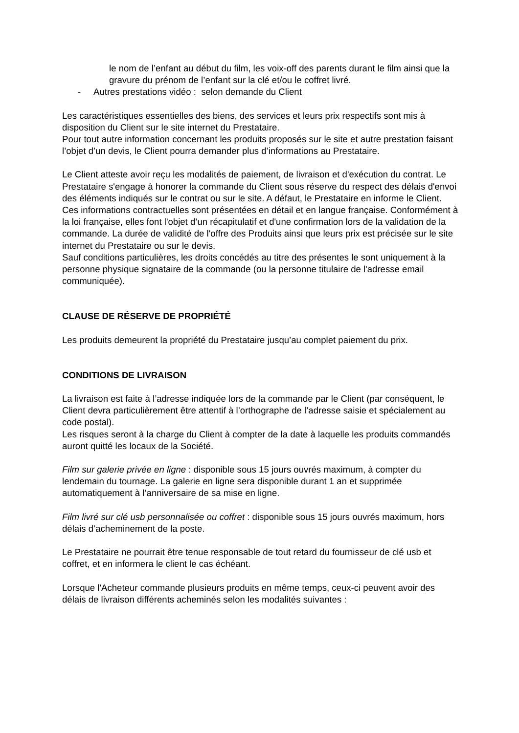le nom de l’enfant au début du film, les voix-off des parents durant le film ainsi que la gravure du prénom de l’enfant sur la clé et/ou le coffret livré.
- Autres prestations vidéo : selon demande du Client
Les caractéristiques essentielles des biens, des services et leurs prix respectifs sont mis à disposition du Client sur le site internet du Prestataire.
Pour tout autre information concernant les produits proposés sur le site et autre prestation faisant l’objet d’un devis, le Client pourra demander plus d’informations au Prestataire.
Le Client atteste avoir reçu les modalités de paiement, de livraison et d'exécution du contrat. Le Prestataire s'engage à honorer la commande du Client sous réserve du respect des délais d'envoi des éléments indiqués sur le contrat ou sur le site. A défaut, le Prestataire en informe le Client.
Ces informations contractuelles sont présentées en détail et en langue française. Conformément à la loi française, elles font l'objet d’un récapitulatif et d'une confirmation lors de la validation de la commande. La durée de validité de l'offre des Produits ainsi que leurs prix est précisée sur le site internet du Prestataire ou sur le devis.
Sauf conditions particulières, les droits concédés au titre des présentes le sont uniquement à la personne physique signataire de la commande (ou la personne titulaire de l'adresse email communiquée).
CLAUSE DE RÉSERVE DE PROPRIÉTÉ
Les produits demeurent la propriété du Prestataire jusqu’au complet paiement du prix.
CONDITIONS DE LIVRAISON
La livraison est faite à l’adresse indiquée lors de la commande par le Client (par conséquent, le Client devra particulièrement être attentif à l’orthographe de l’adresse saisie et spécialement au code postal).
Les risques seront à la charge du Client à compter de la date à laquelle les produits commandés auront quitté les locaux de la Société.
Film sur galerie privée en ligne : disponible sous 15 jours ouvrés maximum, à compter du lendemain du tournage. La galerie en ligne sera disponible durant 1 an et supprimée automatiquement à l’anniversaire de sa mise en ligne.
Film livré sur clé usb personnalisée ou coffret : disponible sous 15 jours ouvrés maximum, hors délais d’acheminement de la poste.
Le Prestataire ne pourrait être tenue responsable de tout retard du fournisseur de clé usb et coffret, et en informera le client le cas échéant.
Lorsque l'Acheteur commande plusieurs produits en même temps, ceux-ci peuvent avoir des délais de livraison différents acheminés selon les modalités suivantes :